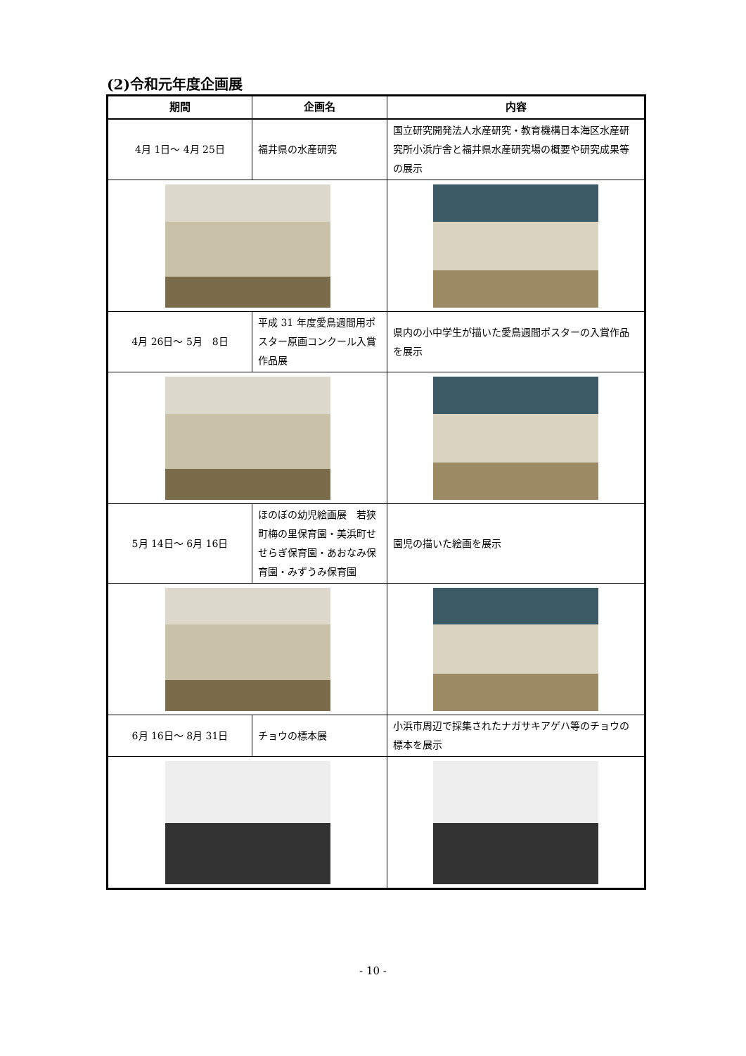(2)令和元年度企画展
| 期間 | 企画名 | | 内容 |
| --- | --- | --- | --- |
| 4月 1日～ 4月 25日 | 福井県の水産研究 | | 国立研究開発法人水産研究・教育機構日本海区水産研究所小浜庁舎と福井県水産研究場の概要や研究成果等の展示 |
| 4月 26日～ 5月 8日 | 平成 31 年度愛鳥週間用ポスター原画コンクール入賞作品展 | | 県内の小中学生が描いた愛鳥週間ポスターの入賞作品を展示 |
| 5月 14日～ 6月 16日 | ほのぼの幼児絵画展 若狭町梅の里保育園・美浜町せせらぎ保育園・あおなみ保育園・みずうみ保育園 | | 園児の描いた絵画を展示 |
| 6月 16日～ 8月 31日 | チョウの標本展 | | 小浜市周辺で採集されたナガサキアゲハ等のチョウの標本を展示 |
- 10 -